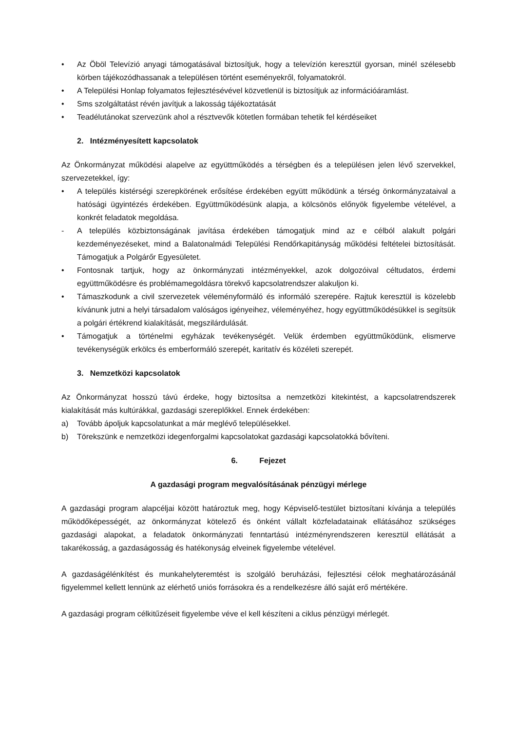• Az Öböl Televízió anyagi támogatásával biztosítjuk, hogy a televízión keresztül gyorsan, minél szélesebb körben tájékozódhassanak a településen történt eseményekről, folyamatokról.
• A Települési Honlap folyamatos fejlesztésévével közvetlenül is biztosítjuk az információáramlást.
• Sms szolgáltatást révén javítjuk a lakosság tájékoztatását
• Teadélutánokat szervezünk ahol a résztvevők kötetlen formában tehetik fel kérdéseiket
2. Intézményesített kapcsolatok
Az Önkormányzat működési alapelve az együttműködés a térségben és a településen jelen lévő szervekkel, szervezetekkel, így:
• A település kistérségi szerepkörének erősítése érdekében együtt működünk a térség önkormányzataival a hatósági ügyintézés érdekében. Együttműködésünk alapja, a kölcsönös előnyök figyelembe vételével, a konkrét feladatok megoldása.
- A település közbiztonságának javítása érdekében támogatjuk mind az e célból alakult polgári kezdeményezéseket, mind a Balatonalmádi Települési Rendőrkapitányság működési feltételei biztosítását. Támogatjuk a Polgárőr Egyesületet.
• Fontosnak tartjuk, hogy az önkormányzati intézményekkel, azok dolgozóival céltudatos, érdemi együttműködésre és problémamegoldásra törekvő kapcsolatrendszer alakuljon ki.
• Támaszkodunk a civil szervezetek véleményformáló és informáló szerepére. Rajtuk keresztül is közelebb kívánunk jutni a helyi társadalom valóságos igényeihez, véleményéhez, hogy együttműködésükkel is segítsük a polgári értékrend kialakítását, megszilárdulását.
• Támogatjuk a történelmi egyházak tevékenységét. Velük érdemben együttműködünk, elismerve tevékenységük erkölcs és emberformáló szerepét, karitatív és közéleti szerepét.
3. Nemzetközi kapcsolatok
Az Önkormányzat hosszú távú érdeke, hogy biztosítsa a nemzetközi kitekintést, a kapcsolatrendszerek kialakítását más kultúrákkal, gazdasági szereplőkkel. Ennek érdekében:
a) Tovább ápoljuk kapcsolatunkat a már meglévő településekkel.
b) Törekszünk e nemzetközi idegenforgalmi kapcsolatokat gazdasági kapcsolatokká bővíteni.
6. Fejezet
A gazdasági program megvalósításának pénzügyi mérlege
A gazdasági program alapcéljai között határoztuk meg, hogy Képviselő-testület biztosítani kívánja a település működőképességét, az önkormányzat kötelező és önként vállalt közfeladatainak ellátásához szükséges gazdasági alapokat, a feladatok önkormányzati fenntartású intézményrendszeren keresztül ellátását a takarékosság, a gazdaságosság és hatékonyság elveinek figyelembe vételével.
A gazdaságélénkítést és munkahelyteremtést is szolgáló beruházási, fejlesztési célok meghatározásánál figyelemmel kellett lennünk az elérhető uniós forrásokra és a rendelkezésre álló saját erő mértékére.
A gazdasági program célkitűzéseit figyelembe véve el kell készíteni a ciklus pénzügyi mérlegét.